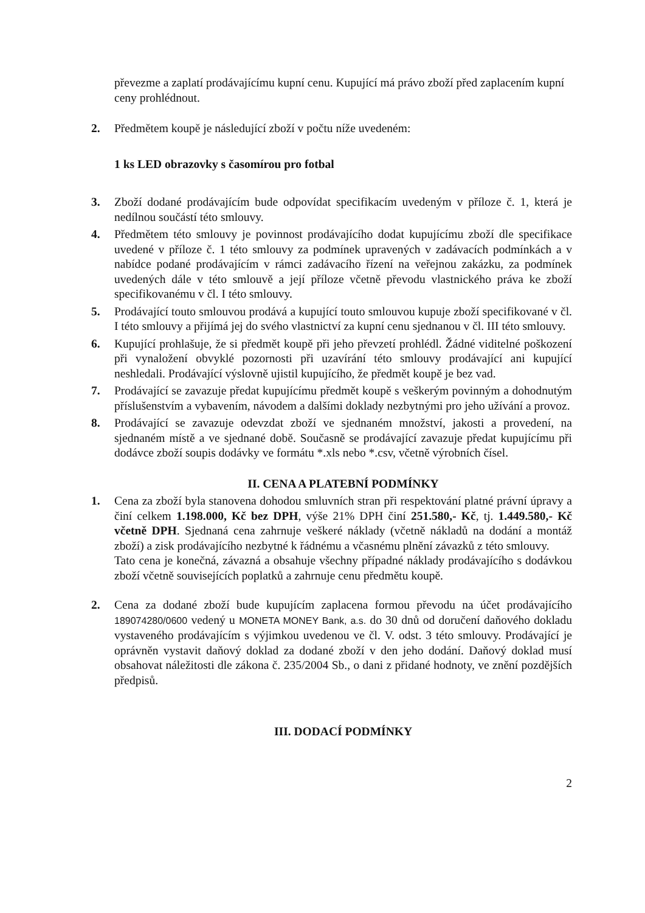převezme a zaplatí prodávajícímu kupní cenu. Kupující má právo zboží před zaplacením kupní ceny prohlédnout.
2. Předmětem koupě je následující zboží v počtu níže uvedeném:
1 ks LED obrazovky s časomírou pro fotbal
3. Zboží dodané prodávajícím bude odpovídat specifikacím uvedeným v příloze č. 1, která je nedílnou součástí této smlouvy.
4. Předmětem této smlouvy je povinnost prodávajícího dodat kupujícímu zboží dle specifikace uvedené v příloze č. 1 této smlouvy za podmínek upravených v zadávacích podmínkách a v nabídce podané prodávajícím v rámci zadávacího řízení na veřejnou zakázku, za podmínek uvedených dále v této smlouvě a její příloze včetně převodu vlastnického práva ke zboží specifikovanému v čl. I této smlouvy.
5. Prodávající touto smlouvou prodává a kupující touto smlouvou kupuje zboží specifikované v čl. I této smlouvy a přijímá jej do svého vlastnictví za kupní cenu sjednanou v čl. III této smlouvy.
6. Kupující prohlašuje, že si předmět koupě při jeho převzetí prohlédl. Žádné viditelné poškození při vynaložení obvyklé pozornosti při uzavírání této smlouvy prodávající ani kupující neshledali. Prodávající výslovně ujistil kupujícího, že předmět koupě je bez vad.
7. Prodávající se zavazuje předat kupujícímu předmět koupě s veškerým povinným a dohodnutým příslušenstvím a vybavením, návodem a dalšími doklady nezbytnými pro jeho užívání a provoz.
8. Prodávající se zavazuje odevzdat zboží ve sjednaném množství, jakosti a provedení, na sjednaném místě a ve sjednané době. Současně se prodávající zavazuje předat kupujícímu při dodávce zboží soupis dodávky ve formátu *.xls nebo *.csv, včetně výrobních čísel.
II. CENA A PLATEBNÍ PODMÍNKY
1. Cena za zboží byla stanovena dohodou smluvních stran při respektování platné právní úpravy a činí celkem 1.198.000, Kč bez DPH, výše 21% DPH činí 251.580,- Kč, tj. 1.449.580,- Kč včetně DPH. Sjednaná cena zahrnuje veškeré náklady (včetně nákladů na dodání a montáž zboží) a zisk prodávajícího nezbytné k řádnému a včasnému plnění závazků z této smlouvy.
Tato cena je konečná, závazná a obsahuje všechny případné náklady prodávajícího s dodávkou zboží včetně souvisejících poplatků a zahrnuje cenu předmětu koupě.
2. Cena za dodané zboží bude kupujícím zaplacena formou převodu na účet prodávajícího 189074280/0600 vedený u MONETA MONEY Bank, a.s. do 30 dnů od doručení daňového dokladu vystaveného prodávajícím s výjimkou uvedenou ve čl. V. odst. 3 této smlouvy. Prodávající je oprávněn vystavit daňový doklad za dodané zboží v den jeho dodání. Daňový doklad musí obsahovat náležitosti dle zákona č. 235/2004 Sb., o dani z přidané hodnoty, ve znění pozdějších předpisů.
III. DODACÍ PODMÍNKY
2